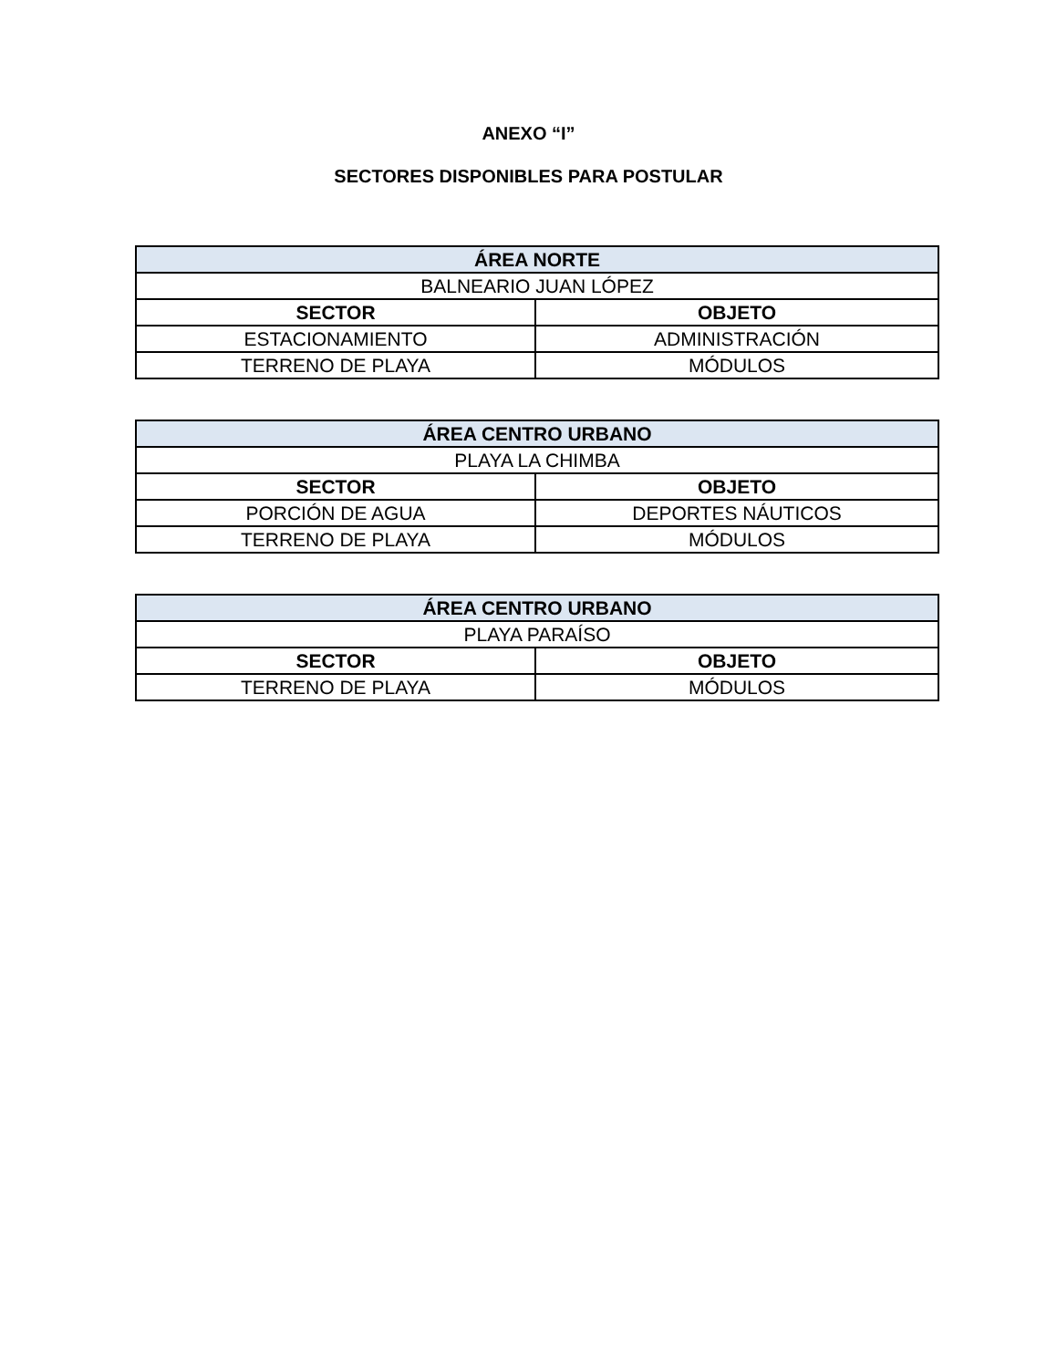ANEXO “I”
SECTORES DISPONIBLES PARA POSTULAR
| ÁREA NORTE | |
| --- | --- |
| BALNEARIO JUAN LÓPEZ | |
| SECTOR | OBJETO |
| ESTACIONAMIENTO | ADMINISTRACIÓN |
| TERRENO DE PLAYA | MÓDULOS |
| ÁREA CENTRO URBANO | |
| --- | --- |
| PLAYA LA CHIMBA | |
| SECTOR | OBJETO |
| PORCIÓN DE AGUA | DEPORTES NÁUTICOS |
| TERRENO DE PLAYA | MÓDULOS |
| ÁREA CENTRO URBANO | |
| --- | --- |
| PLAYA PARAÍSO | |
| SECTOR | OBJETO |
| TERRENO DE PLAYA | MÓDULOS |